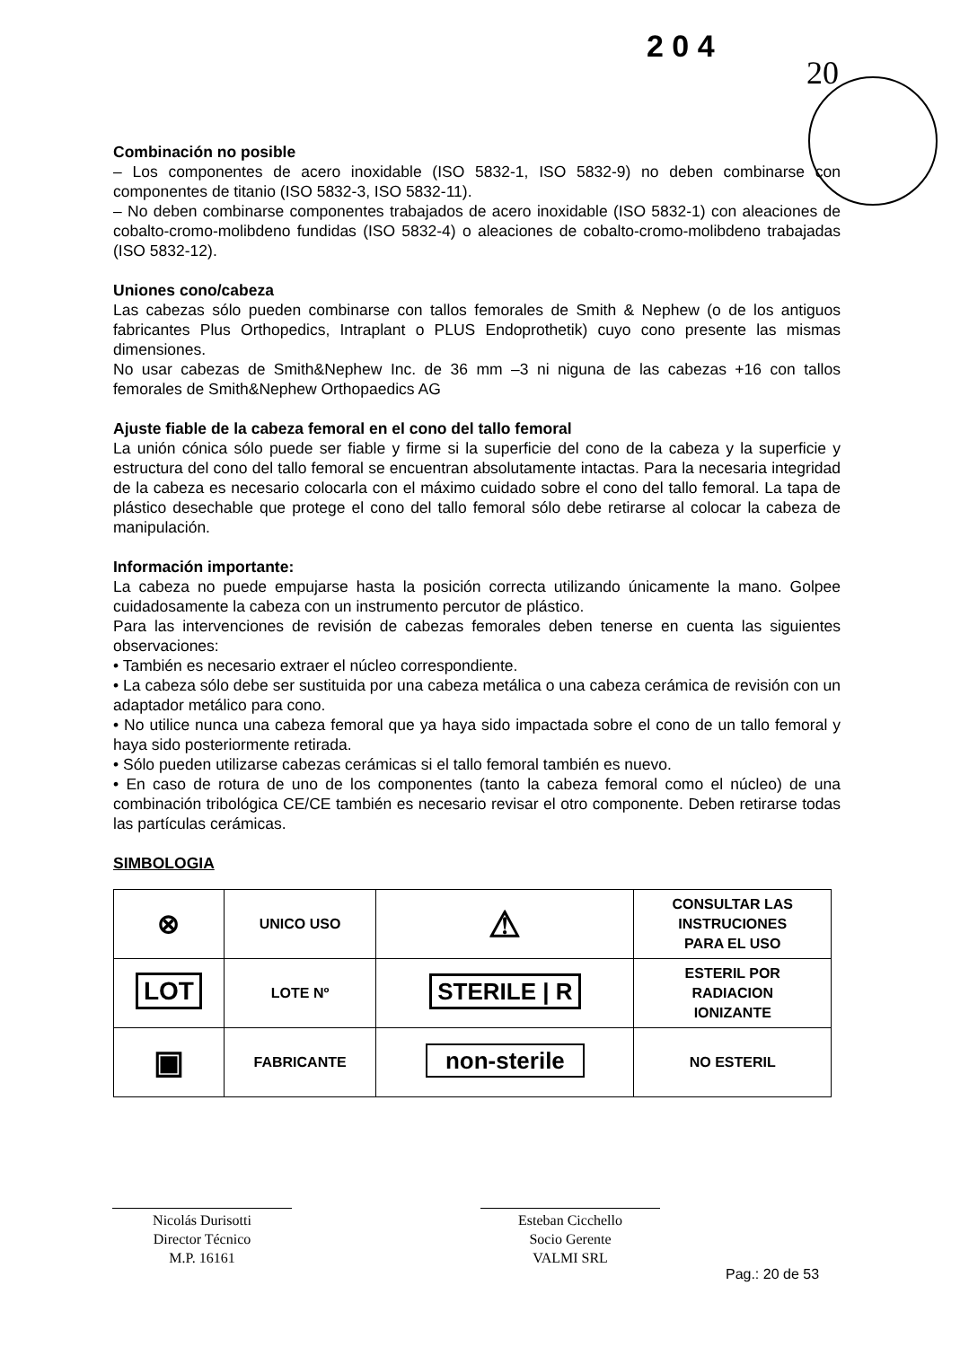2 0 4
20
Combinación no posible
– Los componentes de acero inoxidable (ISO 5832-1, ISO 5832-9) no deben combinarse con componentes de titanio (ISO 5832-3, ISO 5832-11).
– No deben combinarse componentes trabajados de acero inoxidable (ISO 5832-1) con aleaciones de cobalto-cromo-molibdeno fundidas (ISO 5832-4) o aleaciones de cobalto-cromo-molibdeno trabajadas (ISO 5832-12).
Uniones cono/cabeza
Las cabezas sólo pueden combinarse con tallos femorales de Smith & Nephew (o de los antiguos fabricantes Plus Orthopedics, Intraplant o PLUS Endoprothetik) cuyo cono presente las mismas dimensiones.
No usar cabezas de Smith&Nephew Inc. de 36 mm –3 ni niguna de las cabezas +16 con tallos femorales de Smith&Nephew Orthopaedics AG
Ajuste fiable de la cabeza femoral en el cono del tallo femoral
La unión cónica sólo puede ser fiable y firme si la superficie del cono de la cabeza y la superficie y estructura del cono del tallo femoral se encuentran absolutamente intactas. Para la necesaria integridad de la cabeza es necesario colocarla con el máximo cuidado sobre el cono del tallo femoral. La tapa de plástico desechable que protege el cono del tallo femoral sólo debe retirarse al colocar la cabeza de manipulación.
Información importante:
La cabeza no puede empujarse hasta la posición correcta utilizando únicamente la mano. Golpee cuidadosamente la cabeza con un instrumento percutor de plástico.
Para las intervenciones de revisión de cabezas femorales deben tenerse en cuenta las siguientes observaciones:
• También es necesario extraer el núcleo correspondiente.
• La cabeza sólo debe ser sustituida por una cabeza metálica o una cabeza cerámica de revisión con un adaptador metálico para cono.
• No utilice nunca una cabeza femoral que ya haya sido impactada sobre el cono de un tallo femoral y haya sido posteriormente retirada.
• Sólo pueden utilizarse cabezas cerámicas si el tallo femoral también es nuevo.
• En caso de rotura de uno de los componentes (tanto la cabeza femoral como el núcleo) de una combinación tribológica CE/CE también es necesario revisar el otro componente. Deben retirarse todas las partículas cerámicas.
SIMBOLOGIA
| ⊗ | UNICO USO | ⚠ | CONSULTAR LAS INSTRUCIONES PARA EL USO |
| LOT | LOTE Nº | STERILE / R | ESTERIL POR RADIACION IONIZANTE |
| ▣ | FABRICANTE | non-sterile | NO ESTERIL |
Nicolás Durisotti
Director Técnico
M.P. 16161
Esteban Cicchello
Socio Gerente
VALMI SRL
Pag.: 20 de 53